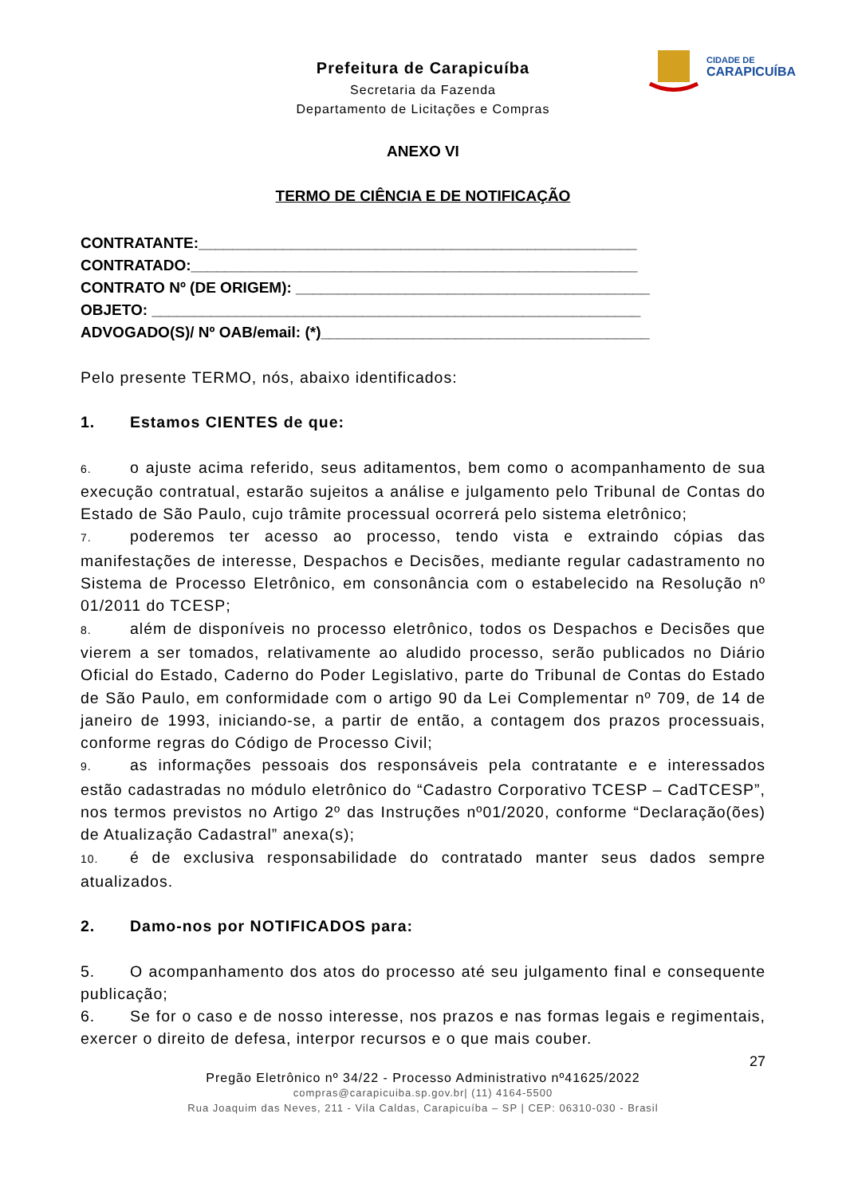Prefeitura de Carapicuíba
Secretaria da Fazenda
Departamento de Licitações e Compras
CIDADE DE
CARAPICUÍBA
ANEXO VI
TERMO DE CIÊNCIA E DE NOTIFICAÇÃO
CONTRATANTE:____________________________________________________
CONTRATADO:_____________________________________________________
CONTRATO Nº (DE ORIGEM): __________________________________________
OBJETO: __________________________________________________________
ADVOGADO(S)/ Nº OAB/email: (*)_______________________________________
Pelo presente TERMO, nós, abaixo identificados:
1. Estamos CIENTES de que:
6. o ajuste acima referido, seus aditamentos, bem como o acompanhamento de sua execução contratual, estarão sujeitos a análise e julgamento pelo Tribunal de Contas do Estado de São Paulo, cujo trâmite processual ocorrerá pelo sistema eletrônico;
7. poderemos ter acesso ao processo, tendo vista e extraindo cópias das manifestações de interesse, Despachos e Decisões, mediante regular cadastramento no Sistema de Processo Eletrônico, em consonância com o estabelecido na Resolução nº 01/2011 do TCESP;
8. além de disponíveis no processo eletrônico, todos os Despachos e Decisões que vierem a ser tomados, relativamente ao aludido processo, serão publicados no Diário Oficial do Estado, Caderno do Poder Legislativo, parte do Tribunal de Contas do Estado de São Paulo, em conformidade com o artigo 90 da Lei Complementar nº 709, de 14 de janeiro de 1993, iniciando-se, a partir de então, a contagem dos prazos processuais, conforme regras do Código de Processo Civil;
9. as informações pessoais dos responsáveis pela contratante e e interessados estão cadastradas no módulo eletrônico do “Cadastro Corporativo TCESP – CadTCESP”, nos termos previstos no Artigo 2º das Instruções nº01/2020, conforme “Declaração(ões) de Atualização Cadastral” anexa(s);
10. é de exclusiva responsabilidade do contratado manter seus dados sempre atualizados.
2. Damo-nos por NOTIFICADOS para:
5. O acompanhamento dos atos do processo até seu julgamento final e consequente publicação;
6. Se for o caso e de nosso interesse, nos prazos e nas formas legais e regimentais, exercer o direito de defesa, interpor recursos e o que mais couber.
27
Pregão Eletrônico nº 34/22 - Processo Administrativo nº41625/2022
compras@carapicuiba.sp.gov.br| (11) 4164-5500
Rua Joaquim das Neves, 211 - Vila Caldas, Carapicuíba – SP | CEP: 06310-030 - Brasil